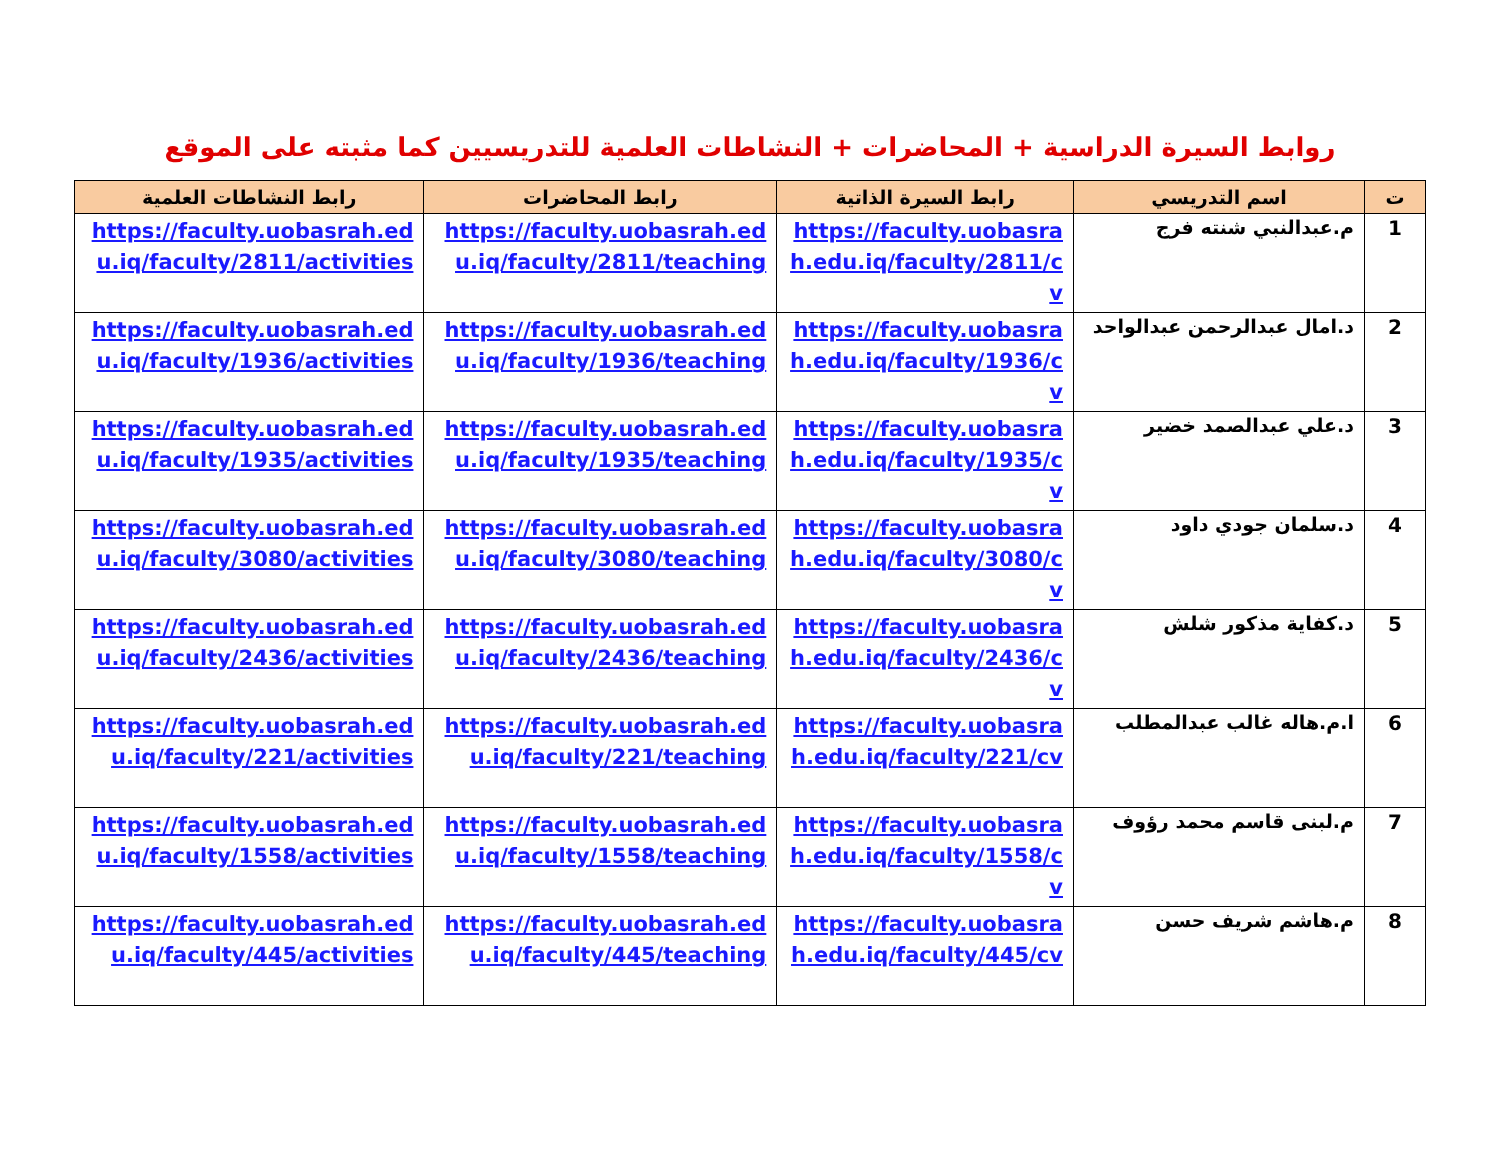روابط السيرة الدراسية + المحاضرات + النشاطات العلمية للتدريسيين كما مثبته على الموقع
| ت | اسم التدريسي | رابط السيرة الذاتية | رابط المحاضرات | رابط النشاطات العلمية |
| --- | --- | --- | --- | --- |
| 1 | م.عبدالنبي شنته فرج | https://faculty.uobasrah.edu.iq/faculty/2811/cv | https://faculty.uobasrah.edu.iq/faculty/2811/teaching | https://faculty.uobasrah.edu.iq/faculty/2811/activities |
| 2 | د.امال عبدالرحمن عبدالواحد | https://faculty.uobasrah.edu.iq/faculty/1936/cv | https://faculty.uobasrah.edu.iq/faculty/1936/teaching | https://faculty.uobasrah.edu.iq/faculty/1936/activities |
| 3 | د.علي عبدالصمد خضير | https://faculty.uobasrah.edu.iq/faculty/1935/cv | https://faculty.uobasrah.edu.iq/faculty/1935/teaching | https://faculty.uobasrah.edu.iq/faculty/1935/activities |
| 4 | د.سلمان جودي داود | https://faculty.uobasrah.edu.iq/faculty/3080/cv | https://faculty.uobasrah.edu.iq/faculty/3080/teaching | https://faculty.uobasrah.edu.iq/faculty/3080/activities |
| 5 | د.كفاية مذكور شلش | https://faculty.uobasrah.edu.iq/faculty/2436/cv | https://faculty.uobasrah.edu.iq/faculty/2436/teaching | https://faculty.uobasrah.edu.iq/faculty/2436/activities |
| 6 | ا.م.هاله غالب عبدالمطلب | https://faculty.uobasrah.edu.iq/faculty/221/cv | https://faculty.uobasrah.edu.iq/faculty/221/teaching | https://faculty.uobasrah.edu.iq/faculty/221/activities |
| 7 | م.لبنى قاسم محمد رؤوف | https://faculty.uobasrah.edu.iq/faculty/1558/cv | https://faculty.uobasrah.edu.iq/faculty/1558/teaching | https://faculty.uobasrah.edu.iq/faculty/1558/activities |
| 8 | م.هاشم شريف حسن | https://faculty.uobasrah.edu.iq/faculty/445/cv | https://faculty.uobasrah.edu.iq/faculty/445/teaching | https://faculty.uobasrah.edu.iq/faculty/445/activities |